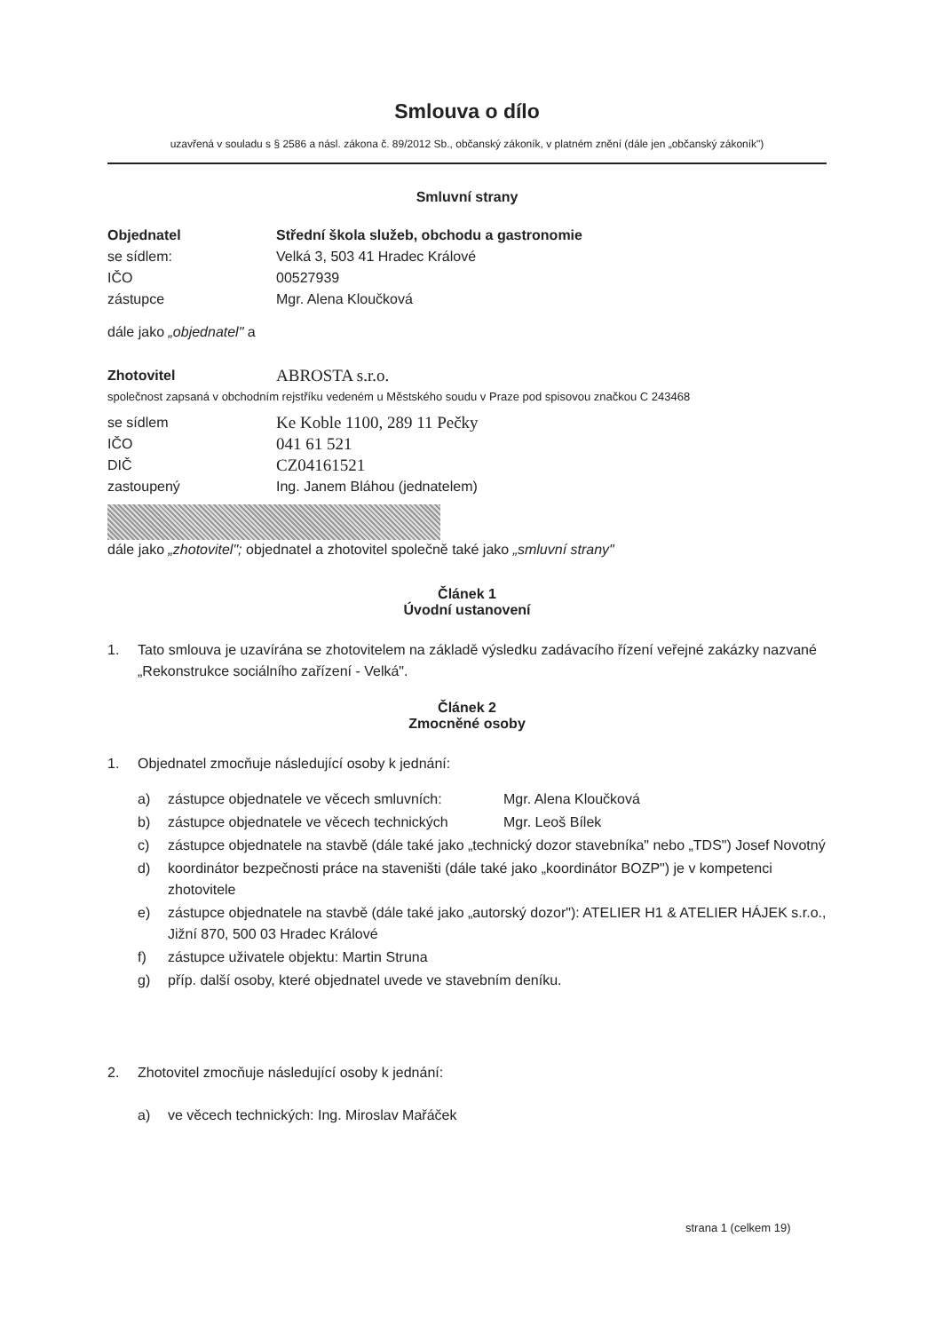Smlouva o dílo
uzavřená v souladu s § 2586 a násl. zákona č. 89/2012 Sb., občanský zákoník, v platném znění (dále jen „občanský zákoník")
Smluvní strany
Objednatel Střední škola služeb, obchodu a gastronomie
se sídlem: Velká 3, 503 41 Hradec Králové
IČO 00527939
zástupce Mgr. Alena Kloučková
dále jako „objednatel" a
Zhotovitel ABROSTA s.r.o.
společnost zapsaná v obchodním rejstříku vedeném u Městského soudu v Praze pod spisovou značkou C 243468
se sídlem Ke Koble 1100, 289 11 Pečky
IČO 041 61 521
DIČ CZ04161521
zastoupený Ing. Janem Bláhou (jednatelem)
dále jako „zhotovitel"; objednatel a zhotovitel společně také jako „smluvní strany"
Článek 1
Úvodní ustanovení
1. Tato smlouva je uzavírána se zhotovitelem na základě výsledku zadávacího řízení veřejné zakázky nazvané „Rekonstrukce sociálního zařízení - Velká".
Článek 2
Zmocněné osoby
1. Objednatel zmocňuje následující osoby k jednání:
a) zástupce objednatele ve věcech smluvních: Mgr. Alena Kloučková
b) zástupce objednatele ve věcech technických Mgr. Leoš Bílek
c) zástupce objednatele na stavbě (dále také jako „technický dozor stavebníka" nebo „TDS") Josef Novotný
d) koordinátor bezpečnosti práce na staveništi (dále také jako „koordinátor BOZP") je v kompetenci zhotovitele
e) zástupce objednatele na stavbě (dále také jako „autorský dozor"): ATELIER H1 & ATELIER HÁJEK s.r.o., Jižní 870, 500 03 Hradec Králové
f) zástupce uživatele objektu: Martin Struna
g) příp. další osoby, které objednatel uvede ve stavebním deníku.
2. Zhotovitel zmocňuje následující osoby k jednání:
a) ve věcech technických: Ing. Miroslav Mařáček
strana 1 (celkem 19)